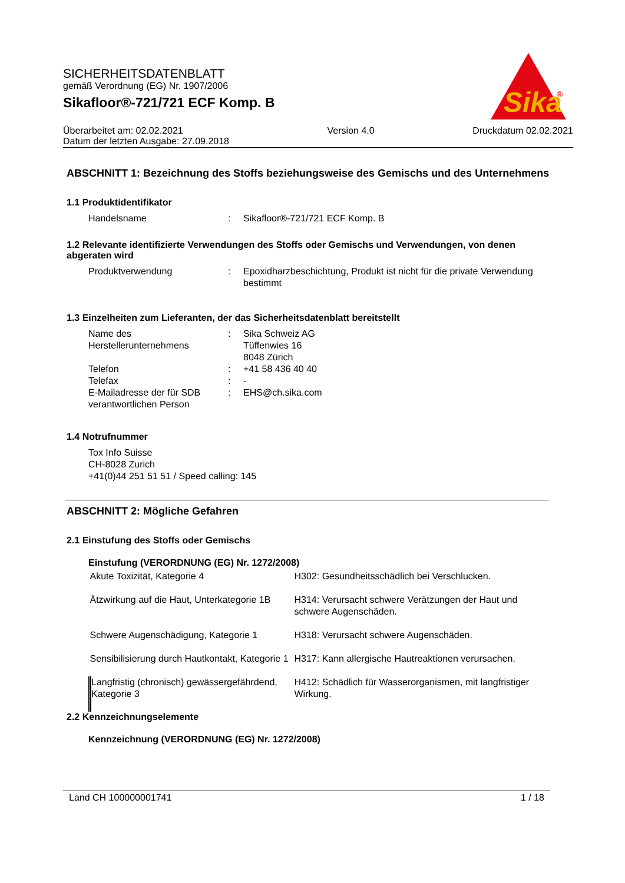SICHERHEITSDATENBLATT
gemäß Verordnung (EG) Nr. 1907/2006
Sikafloor®-721/721 ECF Komp. B
Sika
®
Überarbeitet am: 02.02.2021
Datum der letzten Ausgabe: 27.09.2018
Version 4.0 Druckdatum 02.02.2021
ABSCHNITT 1: Bezeichnung des Stoffs beziehungsweise des Gemischs und des Unternehmens
1.1 Produktidentifikator
| Handelsname | : | Sikafloor®-721/721 ECF Komp. B |
1.2 Relevante identifizierte Verwendungen des Stoffs oder Gemischs und Verwendungen, von denen abgeraten wird
| Produktverwendung | : | Epoxidharzbeschichtung, Produkt ist nicht für die private Verwendung bestimmt |
1.3 Einzelheiten zum Lieferanten, der das Sicherheitsdatenblatt bereitstellt
| Name des Herstellerunternehmens | : | Sika Schweiz AG Tüffenwies 16 8048 Zürich |
| Telefon | : | +41 58 436 40 40 |
| Telefax | : | - |
| E-Mailadresse der für SDB verantwortlichen Person | : | EHS@ch.sika.com |
1.4 Notrufnummer
Tox Info Suisse
CH-8028 Zurich
+41(0)44 251 51 51 / Speed calling: 145
ABSCHNITT 2: Mögliche Gefahren
2.1 Einstufung des Stoffs oder Gemischs
Einstufung (VERORDNUNG (EG) Nr. 1272/2008)
| Akute Toxizität, Kategorie 4 | H302: Gesundheitsschädlich bei Verschlucken. |
| Ätzwirkung auf die Haut, Unterkategorie 1B | H314: Verursacht schwere Verätzungen der Haut und schwere Augenschäden. |
| Schwere Augenschädigung, Kategorie 1 | H318: Verursacht schwere Augenschäden. |
| Sensibilisierung durch Hautkontakt, Kategorie 1 | H317: Kann allergische Hautreaktionen verursachen. |
| Langfristig (chronisch) gewässergefährdend, Kategorie 3 | H412: Schädlich für Wasserorganismen, mit langfristiger Wirkung. |
2.2 Kennzeichnungselemente
Kennzeichnung (VERORDNUNG (EG) Nr. 1272/2008)
Land CH 100000001741 1 / 18